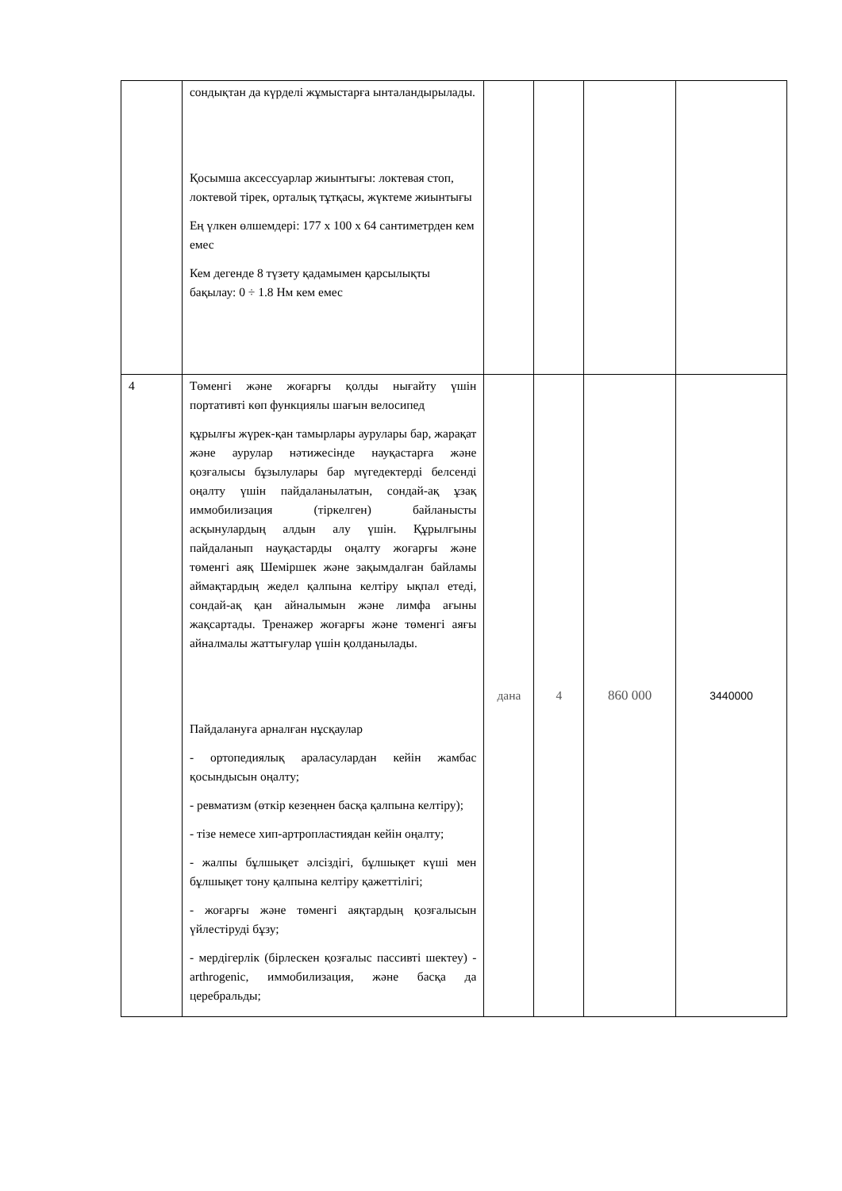| | сондықтан да күрделі жұмыстарға ынталандырылады. Қосымша аксессуарлар жиынтығы: локтевая стоп, локтевой тірек, орталық тұтқасы, жүктеме жиынтығы Ең үлкен өлшемдері: 177 х 100 х 64 сантиметрден кем емес Кем дегенде 8 түзету қадамымен қарсылықты бақылау: 0 ÷ 1.8 Нм кем емес | | | | |
| 4 | Төменгі және жоғарғы қолды нығайту үшін портативті көп функциялы шағын велосипед құрылғы жүрек-қан тамырлары аурулары бар, жарақат және аурулар нәтижесінде науқастарға және қозғалысы бұзылулары бар мүгедектерді белсенді оңалту үшін пайдаланылатын, сондай-ақ ұзақ иммобилизация (тіркелген) байланысты асқынулардың алдын алу үшін. Құрылғыны пайдаланып науқастарды оңалту жоғарғы және төменгі аяқ Шеміршек және зақымдалған байламы аймақтардың жедел қалпына келтіру ықпал етеді, сондай-ақ қан айналымын және лимфа ағыны жақсартады. Тренажер жоғарғы және төменгі аяғы айналмалы жаттығулар үшін қолданылады. Пайдалануға арналған нұсқаулар - ортопедиялық араласулардан кейін жамбас қосындысын оңалту; - ревматизм (өткір кезеңнен басқа қалпына келтіру); - тізе немесе хип-артропластиядан кейін оңалту; - жалпы бұлшықет әлсіздігі, бұлшықет күші мен бұлшықет тону қалпына келтіру қажеттілігі; - жоғарғы және төменгі аяқтардың қозғалысын үйлестіруді бұзу; - мердігерлік (бірлескен қозғалыс пассивті шектеу) - arthrogenic, иммобилизация, және басқа да церебральды; | дана | 4 | 860 000 | 3440000 |